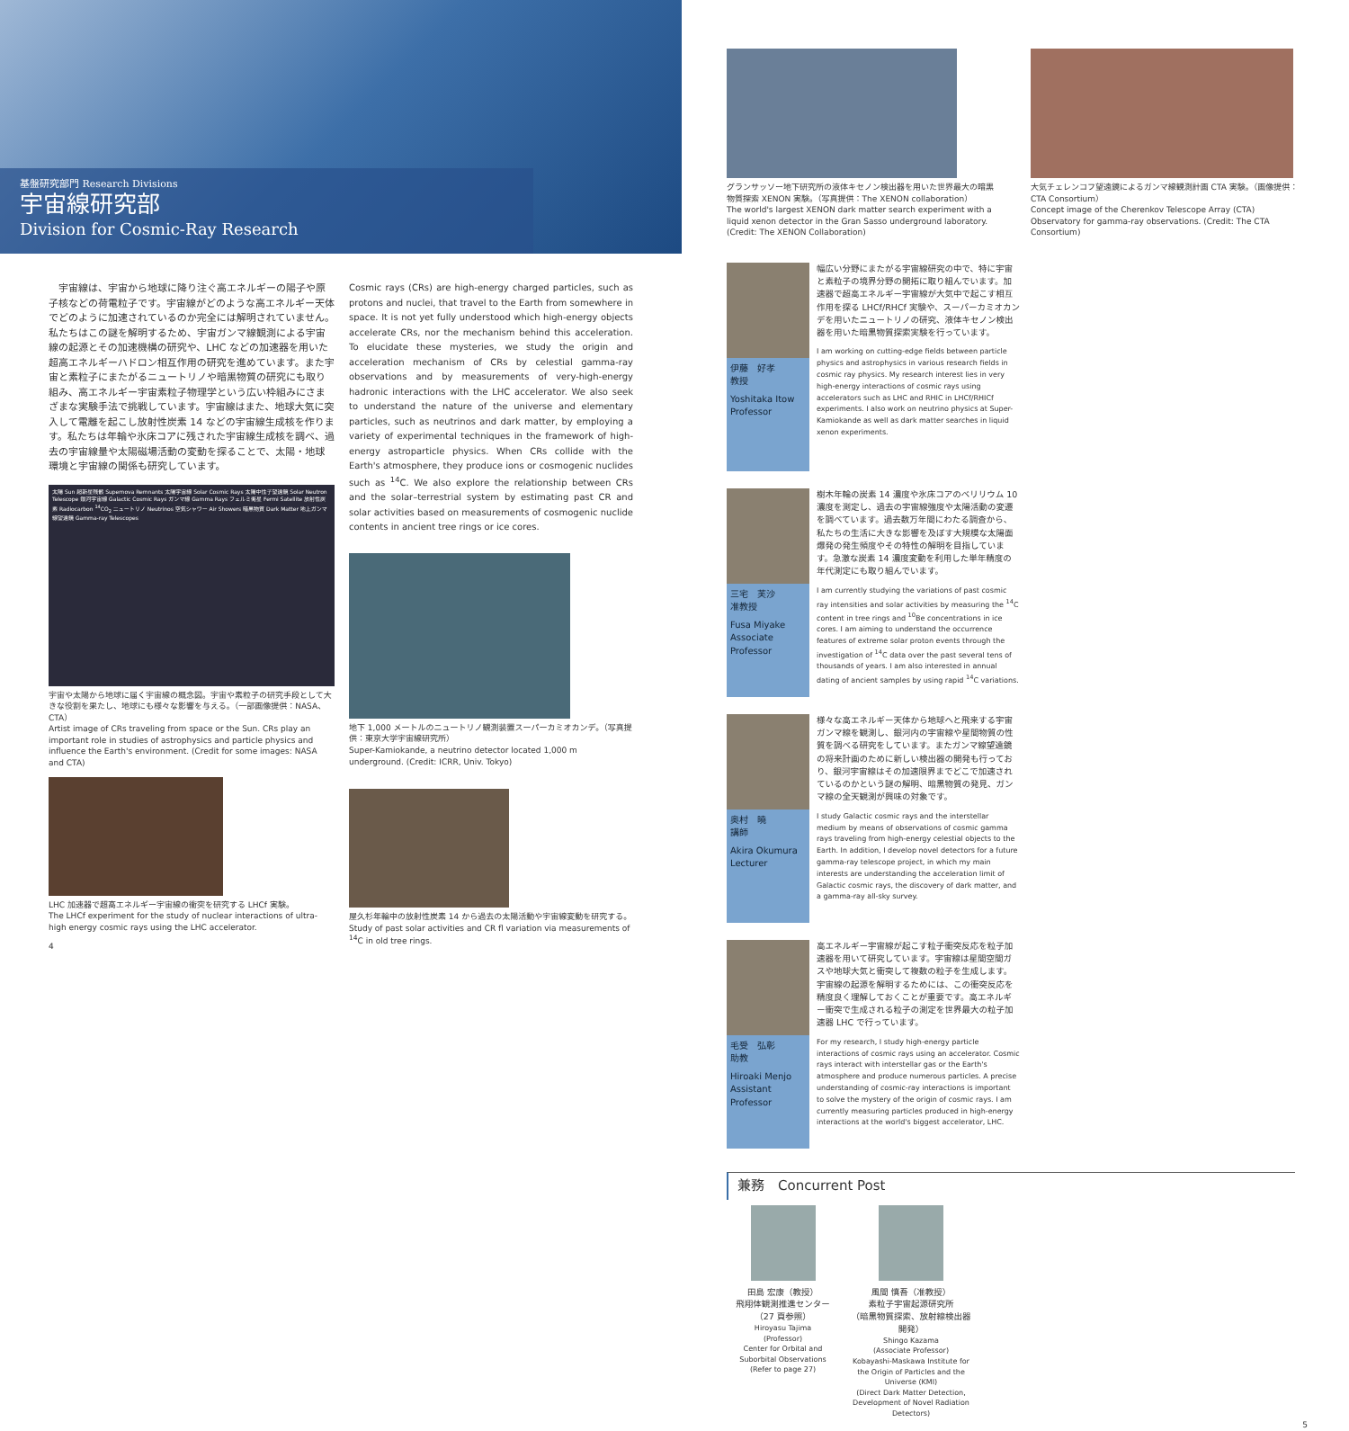基盤研究部門 Research Divisions
宇宙線研究部
Division for Cosmic-Ray Research
　宇宙線は、宇宙から地球に降り注ぐ高エネルギーの陽子や原子核などの荷電粒子です。宇宙線がどのような高エネルギー天体でどのように加速されているのか完全には解明されていません。私たちはこの謎を解明するため、宇宙ガンマ線観測による宇宙線の起源とその加速機構の研究や、LHC などの加速器を用いた超高エネルギーハドロン相互作用の研究を進めています。また宇宙と素粒子にまたがるニュートリノや暗黒物質の研究にも取り組み、高エネルギー宇宙素粒子物理学という広い枠組みにさまざまな実験手法で挑戦しています。宇宙線はまた、地球大気に突入して電離を起こし放射性炭素 14 などの宇宙線生成核を作ります。私たちは年輪や氷床コアに残された宇宙線生成核を調べ、過去の宇宙線量や太陽磁場活動の変動を探ることで、太陽・地球環境と宇宙線の関係も研究しています。
太陽 Sun 超新星残骸 Supernova Remnants 太陽宇宙線 Solar Cosmic Rays 太陽中性子望遠鏡 Solar Neutron Telescope 銀河宇宙線 Galactic Cosmic Rays ガンマ線 Gamma Rays フェルミ衛星 Fermi Satellite 放射性炭素 Radiocarbon <sup>14</sup>CO<sub>2</sub> ニュートリノ Neutrinos 空気シャワー Air Showers 暗黒物質 Dark Matter 地上ガンマ線望遠鏡 Gamma-ray Telescopes
宇宙や太陽から地球に届く宇宙線の概念図。宇宙や素粒子の研究手段として大きな役割を果たし、地球にも様々な影響を与える。（一部画像提供：NASA、CTA）
Artist image of CRs traveling from space or the Sun. CRs play an important role in studies of astrophysics and particle physics and influence the Earth's environment. (Credit for some images: NASA and CTA)
LHC 加速器で超高エネルギー宇宙線の衝突を研究する LHCf 実験。
The LHCf experiment for the study of nuclear interactions of ultra-high energy cosmic rays using the LHC accelerator.
4
Cosmic rays (CRs) are high-energy charged particles, such as protons and nuclei, that travel to the Earth from somewhere in space. It is not yet fully understood which high-energy objects accelerate CRs, nor the mechanism behind this acceleration. To elucidate these mysteries, we study the origin and acceleration mechanism of CRs by celestial gamma-ray observations and by measurements of very-high-energy hadronic interactions with the LHC accelerator. We also seek to understand the nature of the universe and elementary particles, such as neutrinos and dark matter, by employing a variety of experimental techniques in the framework of high-energy astroparticle physics. When CRs collide with the Earth's atmosphere, they produce ions or cosmogenic nuclides such as <sup>14</sup>C. We also explore the relationship between CRs and the solar–terrestrial system by estimating past CR and solar activities based on measurements of cosmogenic nuclide contents in ancient tree rings or ice cores.
地下 1,000 メートルのニュートリノ観測装置スーパーカミオカンデ。（写真提供：東京大学宇宙線研究所）
Super-Kamiokande, a neutrino detector located 1,000 m underground. (Credit: ICRR, Univ. Tokyo)
屋久杉年輪中の放射性炭素 14 から過去の太陽活動や宇宙線変動を研究する。
Study of past solar activities and CR fl variation via measurements of <sup>14</sup>C in old tree rings.
グランサッソー地下研究所の液体キセノン検出器を用いた世界最大の暗黒物質探索 XENON 実験。（写真提供：The XENON collaboration）
The world's largest XENON dark matter search experiment with a liquid xenon detector in the Gran Sasso underground laboratory. (Credit: The XENON Collaboration)
大気チェレンコフ望遠鏡によるガンマ線観測計画 CTA 実験。（画像提供：CTA Consortium）
Concept image of the Cherenkov Telescope Array (CTA) Observatory for gamma-ray observations. (Credit: The CTA Consortium)
伊藤　好孝
教授
Yoshitaka Itow
Professor
幅広い分野にまたがる宇宙線研究の中で、特に宇宙と素粒子の境界分野の開拓に取り組んでいます。加速器で超高エネルギー宇宙線が大気中で起こす相互作用を探る LHCf/RHCf 実験や、スーパーカミオカンデを用いたニュートリノの研究、液体キセノン検出器を用いた暗黒物質探索実験を行っています。
I am working on cutting-edge fields between particle physics and astrophysics in various research fields in cosmic ray physics. My research interest lies in very high-energy interactions of cosmic rays using accelerators such as LHC and RHIC in LHCf/RHICf experiments. I also work on neutrino physics at Super-Kamiokande as well as dark matter searches in liquid xenon experiments.
三宅　芙沙
准教授
Fusa Miyake
Associate Professor
樹木年輪の炭素 14 濃度や氷床コアのベリリウム 10 濃度を測定し、過去の宇宙線強度や太陽活動の変遷を調べています。過去数万年間にわたる調査から、私たちの生活に大きな影響を及ぼす大規模な太陽面爆発の発生頻度やその特性の解明を目指しています。急激な炭素 14 濃度変動を利用した単年精度の年代測定にも取り組んでいます。
I am currently studying the variations of past cosmic ray intensities and solar activities by measuring the <sup>14</sup>C content in tree rings and <sup>10</sup>Be concentrations in ice cores. I am aiming to understand the occurrence features of extreme solar proton events through the investigation of <sup>14</sup>C data over the past several tens of thousands of years. I am also interested in annual dating of ancient samples by using rapid <sup>14</sup>C variations.
奥村　曉
講師
Akira Okumura
Lecturer
様々な高エネルギー天体から地球へと飛来する宇宙ガンマ線を観測し、銀河内の宇宙線や星間物質の性質を調べる研究をしています。またガンマ線望遠鏡の将来計画のために新しい検出器の開発も行っており、銀河宇宙線はその加速限界までどこで加速されているのかという謎の解明、暗黒物質の発見、ガンマ線の全天観測が興味の対象です。
I study Galactic cosmic rays and the interstellar medium by means of observations of cosmic gamma rays traveling from high-energy celestial objects to the Earth. In addition, I develop novel detectors for a future gamma-ray telescope project, in which my main interests are understanding the acceleration limit of Galactic cosmic rays, the discovery of dark matter, and a gamma-ray all-sky survey.
毛受　弘彰
助教
Hiroaki Menjo
Assistant Professor
高エネルギー宇宙線が起こす粒子衝突反応を粒子加速器を用いて研究しています。宇宙線は星間空間ガスや地球大気と衝突して複数の粒子を生成します。宇宙線の起源を解明するためには、この衝突反応を精度良く理解しておくことが重要です。高エネルギー衝突で生成される粒子の測定を世界最大の粒子加速器 LHC で行っています。
For my research, I study high-energy particle interactions of cosmic rays using an accelerator. Cosmic rays interact with interstellar gas or the Earth's atmosphere and produce numerous particles. A precise understanding of cosmic-ray interactions is important to solve the mystery of the origin of cosmic rays. I am currently measuring particles produced in high-energy interactions at the world's biggest accelerator, LHC.
兼務　Concurrent Post
田島 宏康（教授）
飛翔体観測推進センター
（27 頁参照）
Hiroyasu Tajima
(Professor)
Center for Orbital and Suborbital Observations
(Refer to page 27)
風間 慎吾（准教授）
素粒子宇宙起源研究所
（暗黒物質探索、放射線検出器開発）
Shingo Kazama
(Associate Professor)
Kobayashi-Maskawa Institute for the Origin of Particles and the Universe (KMI)
(Direct Dark Matter Detection, Development of Novel Radiation Detectors)
5